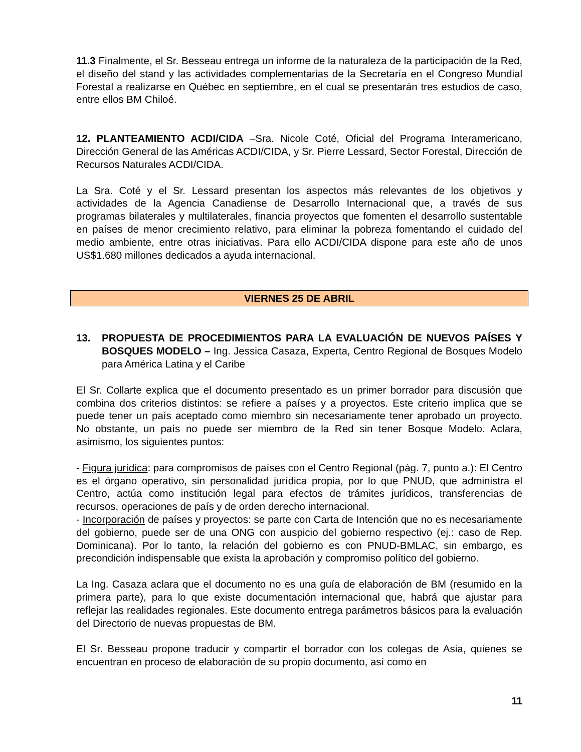11.3 Finalmente, el Sr. Besseau entrega un informe de la naturaleza de la participación de la Red, el diseño del stand y las actividades complementarias de la Secretaría en el Congreso Mundial Forestal a realizarse en Québec en septiembre, en el cual se presentarán tres estudios de caso, entre ellos BM Chiloé.
12. PLANTEAMIENTO ACDI/CIDA –Sra. Nicole Coté, Oficial del Programa Interamericano, Dirección General de las Américas ACDI/CIDA, y Sr. Pierre Lessard, Sector Forestal, Dirección de Recursos Naturales ACDI/CIDA.
La Sra. Coté y el Sr. Lessard presentan los aspectos más relevantes de los objetivos y actividades de la Agencia Canadiense de Desarrollo Internacional que, a través de sus programas bilaterales y multilaterales, financia proyectos que fomenten el desarrollo sustentable en países de menor crecimiento relativo, para eliminar la pobreza fomentando el cuidado del medio ambiente, entre otras iniciativas. Para ello ACDI/CIDA dispone para este año de unos US$1.680 millones dedicados a ayuda internacional.
VIERNES 25 DE ABRIL
13. PROPUESTA DE PROCEDIMIENTOS PARA LA EVALUACIÓN DE NUEVOS PAÍSES Y BOSQUES MODELO – Ing. Jessica Casaza, Experta, Centro Regional de Bosques Modelo para América Latina y el Caribe
El Sr. Collarte explica que el documento presentado es un primer borrador para discusión que combina dos criterios distintos: se refiere a países y a proyectos. Este criterio implica que se puede tener un país aceptado como miembro sin necesariamente tener aprobado un proyecto. No obstante, un país no puede ser miembro de la Red sin tener Bosque Modelo. Aclara, asimismo, los siguientes puntos:
- Figura jurídica: para compromisos de países con el Centro Regional (pág. 7, punto a.): El Centro es el órgano operativo, sin personalidad jurídica propia, por lo que PNUD, que administra el Centro, actúa como institución legal para efectos de trámites jurídicos, transferencias de recursos, operaciones de país y de orden derecho internacional.
- Incorporación de países y proyectos: se parte con Carta de Intención que no es necesariamente del gobierno, puede ser de una ONG con auspicio del gobierno respectivo (ej.: caso de Rep. Dominicana). Por lo tanto, la relación del gobierno es con PNUD-BMLAC, sin embargo, es precondición indispensable que exista la aprobación y compromiso político del gobierno.
La Ing. Casaza aclara que el documento no es una guía de elaboración de BM (resumido en la primera parte), para lo que existe documentación internacional que, habrá que ajustar para reflejar las realidades regionales. Este documento entrega parámetros básicos para la evaluación del Directorio de nuevas propuestas de BM.
El Sr. Besseau propone traducir y compartir el borrador con los colegas de Asia, quienes se encuentran en proceso de elaboración de su propio documento, así como en
11